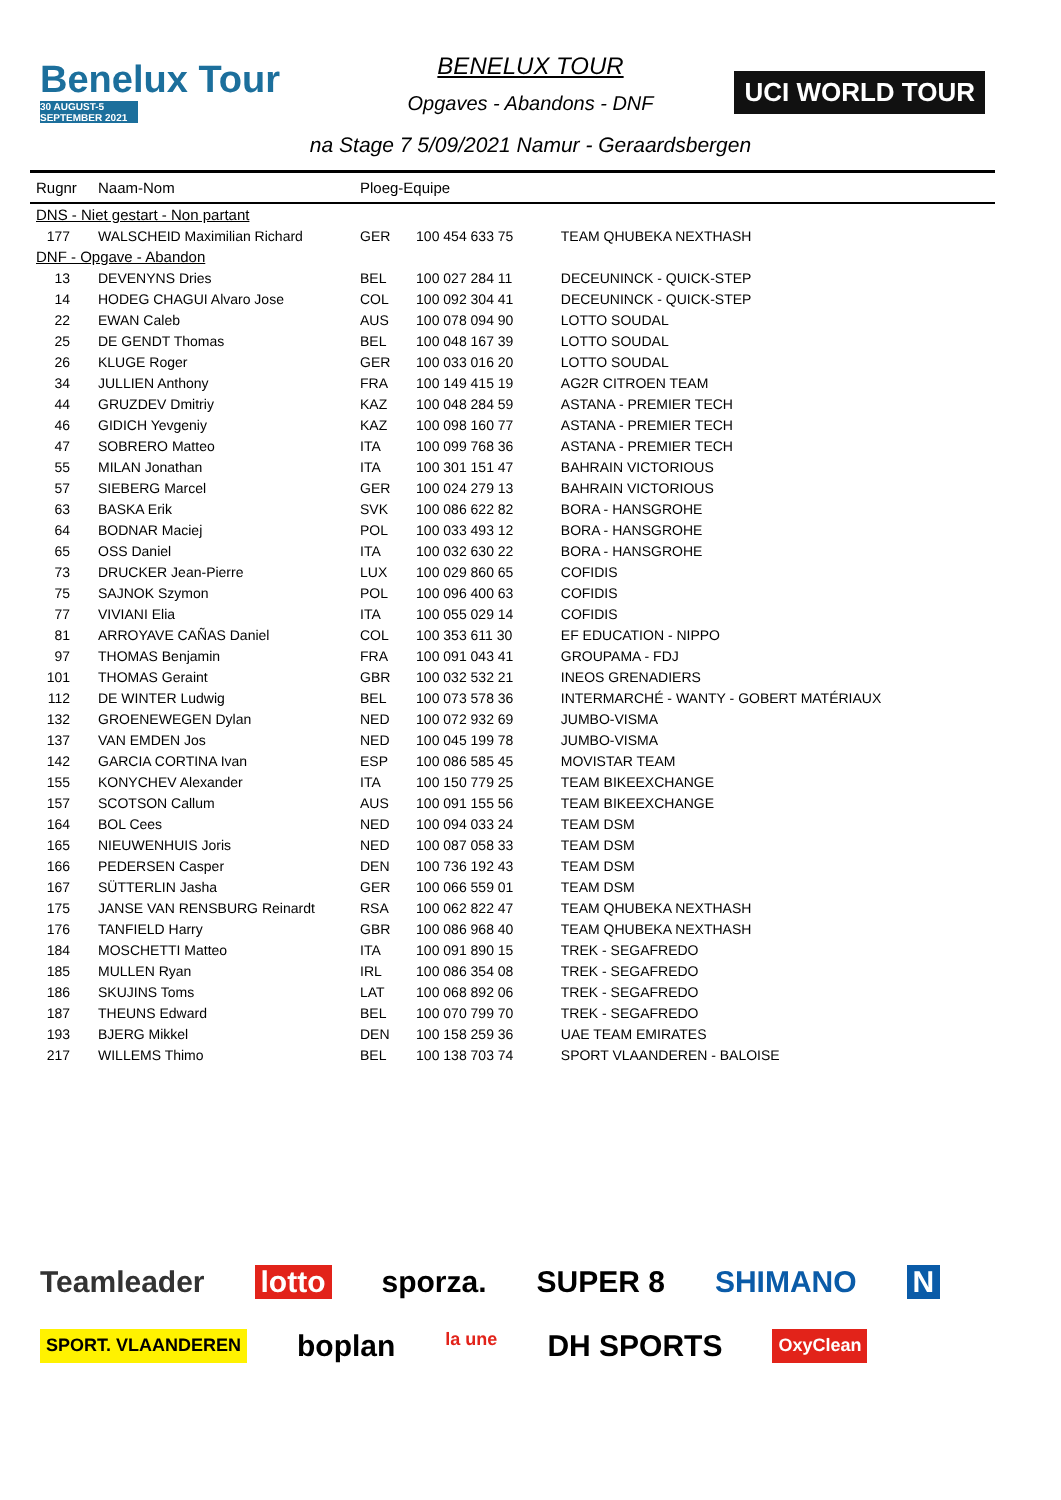Benelux Tour
30 AUGUST-5 SEPTEMBER 2021
UCI WORLD TOUR
BENELUX TOUR
Opgaves - Abandons - DNF
na Stage 7 5/09/2021 Namur - Geraardsbergen
| Rugnr | Naam-Nom | Ploeg-Equipe | | |
| --- | --- | --- | --- | --- |
| DNS - Niet gestart - Non partant | | | | |
| 177 | WALSCHEID Maximilian Richard | GER | 100 454 633 75 | TEAM QHUBEKA NEXTHASH |
| DNF - Opgave - Abandon | | | | |
| 13 | DEVENYNS Dries | BEL | 100 027 284 11 | DECEUNINCK - QUICK-STEP |
| 14 | HODEG CHAGUI Alvaro Jose | COL | 100 092 304 41 | DECEUNINCK - QUICK-STEP |
| 22 | EWAN Caleb | AUS | 100 078 094 90 | LOTTO SOUDAL |
| 25 | DE GENDT Thomas | BEL | 100 048 167 39 | LOTTO SOUDAL |
| 26 | KLUGE Roger | GER | 100 033 016 20 | LOTTO SOUDAL |
| 34 | JULLIEN Anthony | FRA | 100 149 415 19 | AG2R CITROEN TEAM |
| 44 | GRUZDEV Dmitriy | KAZ | 100 048 284 59 | ASTANA - PREMIER TECH |
| 46 | GIDICH Yevgeniy | KAZ | 100 098 160 77 | ASTANA - PREMIER TECH |
| 47 | SOBRERO Matteo | ITA | 100 099 768 36 | ASTANA - PREMIER TECH |
| 55 | MILAN Jonathan | ITA | 100 301 151 47 | BAHRAIN VICTORIOUS |
| 57 | SIEBERG Marcel | GER | 100 024 279 13 | BAHRAIN VICTORIOUS |
| 63 | BASKA Erik | SVK | 100 086 622 82 | BORA - HANSGROHE |
| 64 | BODNAR Maciej | POL | 100 033 493 12 | BORA - HANSGROHE |
| 65 | OSS Daniel | ITA | 100 032 630 22 | BORA - HANSGROHE |
| 73 | DRUCKER Jean-Pierre | LUX | 100 029 860 65 | COFIDIS |
| 75 | SAJNOK Szymon | POL | 100 096 400 63 | COFIDIS |
| 77 | VIVIANI Elia | ITA | 100 055 029 14 | COFIDIS |
| 81 | ARROYAVE CAÑAS Daniel | COL | 100 353 611 30 | EF EDUCATION - NIPPO |
| 97 | THOMAS Benjamin | FRA | 100 091 043 41 | GROUPAMA - FDJ |
| 101 | THOMAS Geraint | GBR | 100 032 532 21 | INEOS GRENADIERS |
| 112 | DE WINTER Ludwig | BEL | 100 073 578 36 | INTERMARCHÉ - WANTY - GOBERT MATÉRIAUX |
| 132 | GROENEWEGEN Dylan | NED | 100 072 932 69 | JUMBO-VISMA |
| 137 | VAN EMDEN Jos | NED | 100 045 199 78 | JUMBO-VISMA |
| 142 | GARCIA CORTINA Ivan | ESP | 100 086 585 45 | MOVISTAR TEAM |
| 155 | KONYCHEV Alexander | ITA | 100 150 779 25 | TEAM BIKEEXCHANGE |
| 157 | SCOTSON Callum | AUS | 100 091 155 56 | TEAM BIKEEXCHANGE |
| 164 | BOL Cees | NED | 100 094 033 24 | TEAM DSM |
| 165 | NIEUWENHUIS Joris | NED | 100 087 058 33 | TEAM DSM |
| 166 | PEDERSEN Casper | DEN | 100 736 192 43 | TEAM DSM |
| 167 | SÜTTERLIN Jasha | GER | 100 066 559 01 | TEAM DSM |
| 175 | JANSE VAN RENSBURG Reinardt | RSA | 100 062 822 47 | TEAM QHUBEKA NEXTHASH |
| 176 | TANFIELD Harry | GBR | 100 086 968 40 | TEAM QHUBEKA NEXTHASH |
| 184 | MOSCHETTI Matteo | ITA | 100 091 890 15 | TREK - SEGAFREDO |
| 185 | MULLEN Ryan | IRL | 100 086 354 08 | TREK - SEGAFREDO |
| 186 | SKUJINS Toms | LAT | 100 068 892 06 | TREK - SEGAFREDO |
| 187 | THEUNS Edward | BEL | 100 070 799 70 | TREK - SEGAFREDO |
| 193 | BJERG Mikkel | DEN | 100 158 259 36 | UAE TEAM EMIRATES |
| 217 | WILLEMS Thimo | BEL | 100 138 703 74 | SPORT VLAANDEREN - BALOISE |
Teamleader lotto sporza. SUPER 8 SHIMANO N SPORT. VLAANDEREN boplan la une DH SPORTS OxyClean